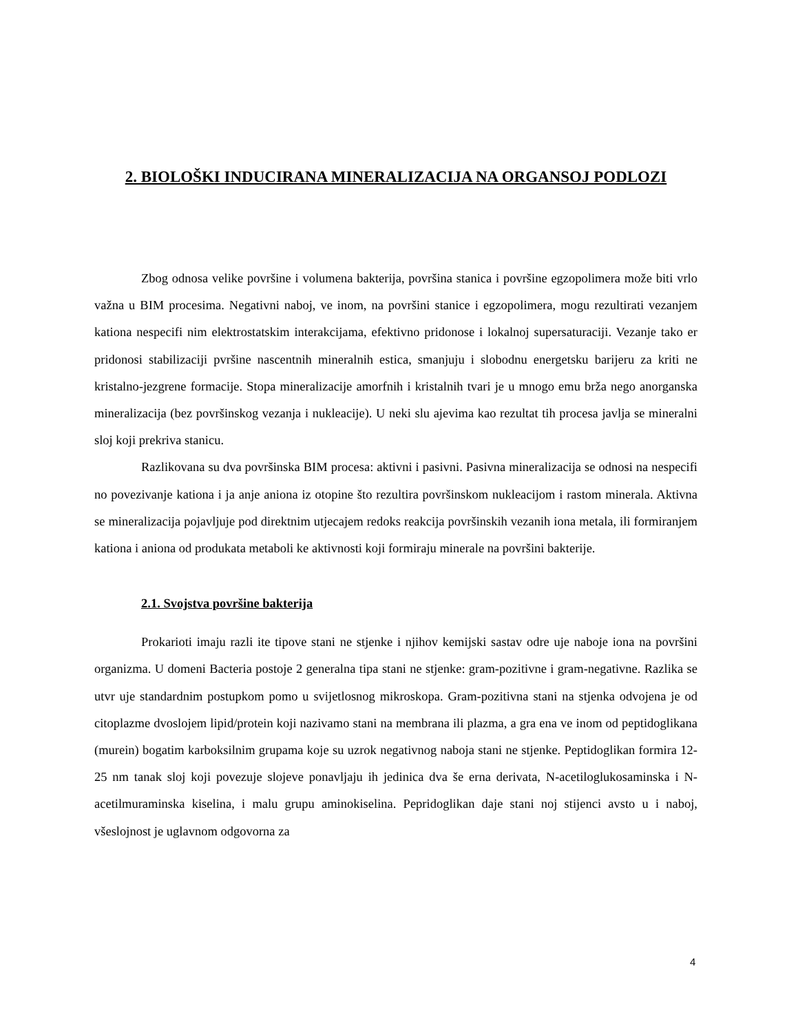2. BIOLOŠKI INDUCIRANA MINERALIZACIJA NA ORGANSOJ PODLOZI
Zbog odnosa velike površine i volumena bakterija, površina stanica i površine egzopolimera može biti vrlo važna u BIM procesima. Negativni naboj, ve inom, na površini stanice i egzopolimera, mogu rezultirati vezanjem kationa nespecifi nim elektrostatskim interakcijama, efektivno pridonose i lokalnoj supersaturaciji. Vezanje tako er pridonosi stabilizaciji pvršine nascentnih mineralnih estica, smanjuju i slobodnu energetsku barijeru za kriti ne kristalno-jezgrene formacije. Stopa mineralizacije amorfnih i kristalnih tvari je u mnogo emu brža nego anorganska mineralizacija (bez površinskog vezanja i nukleacije). U neki slu ajevima kao rezultat tih procesa javlja se mineralni sloj koji prekriva stanicu.
Razlikovana su dva površinska BIM procesa: aktivni i pasivni. Pasivna mineralizacija se odnosi na nespecifi no povezivanje kationa i ja anje aniona iz otopine što rezultira površinskom nukleacijom i rastom minerala. Aktivna se mineralizacija pojavljuje pod direktnim utjecajem redoks reakcija površinskih vezanih iona metala, ili formiranjem kationa i aniona od produkata metaboli ke aktivnosti koji formiraju minerale na površini bakterije.
2.1. Svojstva površine bakterija
Prokarioti imaju razli ite tipove stani ne stjenke i njihov kemijski sastav odre uje naboje iona na površini organizma. U domeni Bacteria postoje 2 generalna tipa stani ne stjenke: gram-pozitivne i gram-negativne. Razlika se utvr uje standardnim postupkom pomo u svijetlosnog mikroskopa. Gram-pozitivna stani na stjenka odvojena je od citoplazme dvoslojem lipid/protein koji nazivamo stani na membrana ili plazma, a gra ena ve inom od peptidoglikana (murein) bogatim karboksilnim grupama koje su uzrok negativnog naboja stani ne stjenke. Peptidoglikan formira 12-25 nm tanak sloj koji povezuje slojeve ponavljaju ih jedinica dva še erna derivata, N-acetiloglukosaminska i N-acetilmuraminska kiselina, i malu grupu aminokiselina. Pepridoglikan daje stani noj stijenci avsto u i naboj, všeslojnost je uglavnom odgovorna za
4